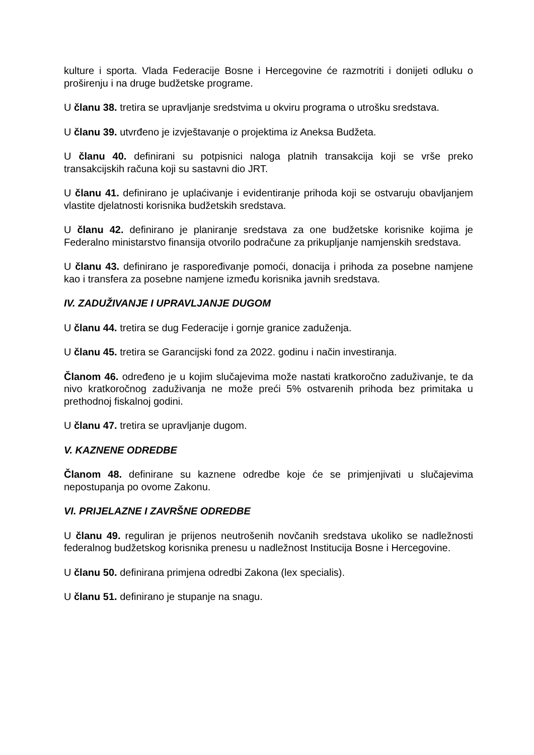kulture i sporta. Vlada Federacije Bosne i Hercegovine će razmotriti i donijeti odluku o proširenju i na druge budžetske programe.
U članu 38. tretira se upravljanje sredstvima u okviru programa o utrošku sredstava.
U članu 39. utvrđeno je izvještavanje o projektima iz Aneksa Budžeta.
U članu 40. definirani su potpisnici naloga platnih transakcija koji se vrše preko transakcijskih računa koji su sastavni dio JRT.
U članu 41. definirano je uplaćivanje i evidentiranje prihoda koji se ostvaruju obavljanjem vlastite djelatnosti korisnika budžetskih sredstava.
U članu 42. definirano je planiranje sredstava za one budžetske korisnike kojima je Federalno ministarstvo finansija otvorilo podračune za prikupljanje namjenskih sredstava.
U članu 43. definirano je raspoređivanje pomoći, donacija i prihoda za posebne namjene kao i transfera za posebne namjene između korisnika javnih sredstava.
IV. ZADUŽIVANJE I UPRAVLJANJE DUGOM
U članu 44. tretira se dug Federacije i gornje granice zaduženja.
U članu 45. tretira se Garancijski fond za 2022. godinu i način investiranja.
Članom 46. određeno je u kojim slučajevima može nastati kratkoročno zaduživanje, te da nivo kratkoročnog zaduživanja ne može preći 5% ostvarenih prihoda bez primitaka u prethodnoj fiskalnoj godini.
U članu 47. tretira se upravljanje dugom.
V. KAZNENE ODREDBE
Članom 48. definirane su kaznene odredbe koje će se primjenjivati u slučajevima nepostupanja po ovome Zakonu.
VI. PRIJELAZNE I ZAVRŠNE ODREDBE
U članu 49. reguliran je prijenos neutrošenih novčanih sredstava ukoliko se nadležnosti federalnog budžetskog korisnika prenesu u nadležnost Institucija Bosne i Hercegovine.
U članu 50. definirana primjena odredbi Zakona (lex specialis).
U članu 51. definirano je stupanje na snagu.